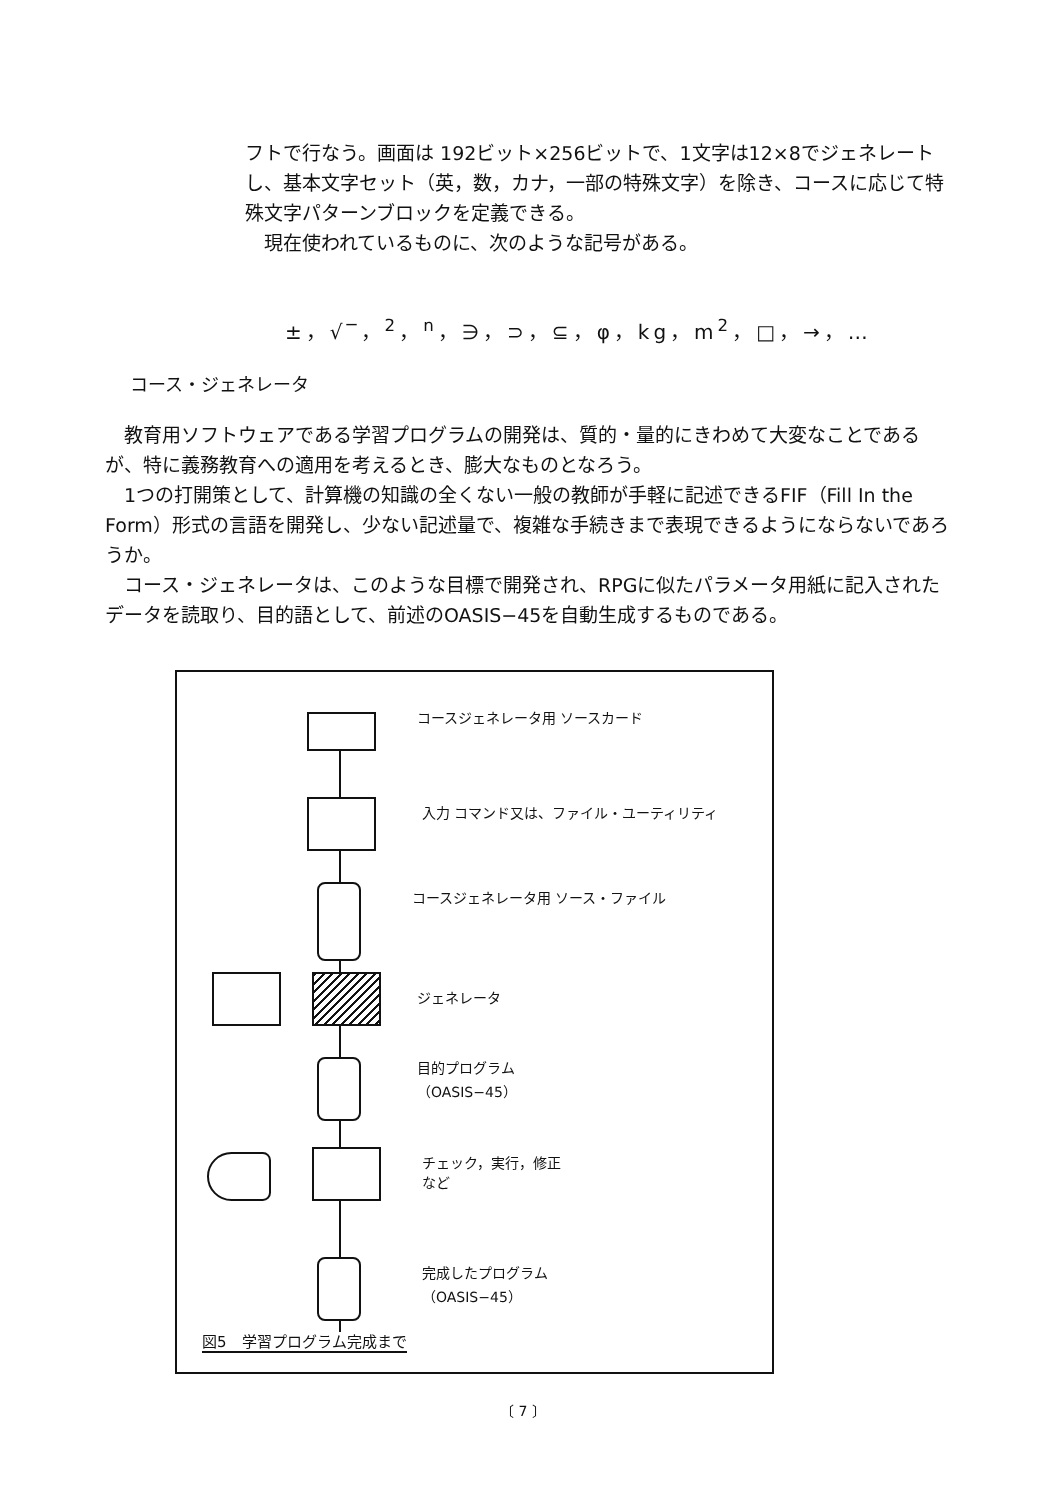フトで行なう。画面は 192ビット×256ビットで、1文字は12×8でジェネレートし、基本文字セット（英，数，カナ，一部の特殊文字）を除き、コースに応じて特殊文字パターンブロックを定義できる。
　現在使われているものに、次のような記号がある。
±，√‾，<sup>2</sup>，<sup>n</sup>，∋，⊃，⊆，φ，kg，m<sup>2</sup>，□，→，…
コース・ジェネレータ
　教育用ソフトウェアである学習プログラムの開発は、質的・量的にきわめて大変なことであるが、特に義務教育への適用を考えるとき、膨大なものとなろう。
　1つの打開策として、計算機の知識の全くない一般の教師が手軽に記述できるFIF（Fill In the Form）形式の言語を開発し、少ない記述量で、複雑な手続きまで表現できるようにならないであろうか。
　コース・ジェネレータは、このような目標で開発され、RPGに似たパラメータ用紙に記入されたデータを読取り、目的語として、前述のOASIS−45を自動生成するものである。
コースジェネレータ用 ソースカード
入力 コマンド又は、ファイル・ユーティリティ
コースジェネレータ用 ソース・ファイル
ジェネレータ
目的プログラム
（OASIS−45）
チェック，実行，修正
など
完成したプログラム
（OASIS−45）
図5　学習プログラム完成まで
〔 7 〕